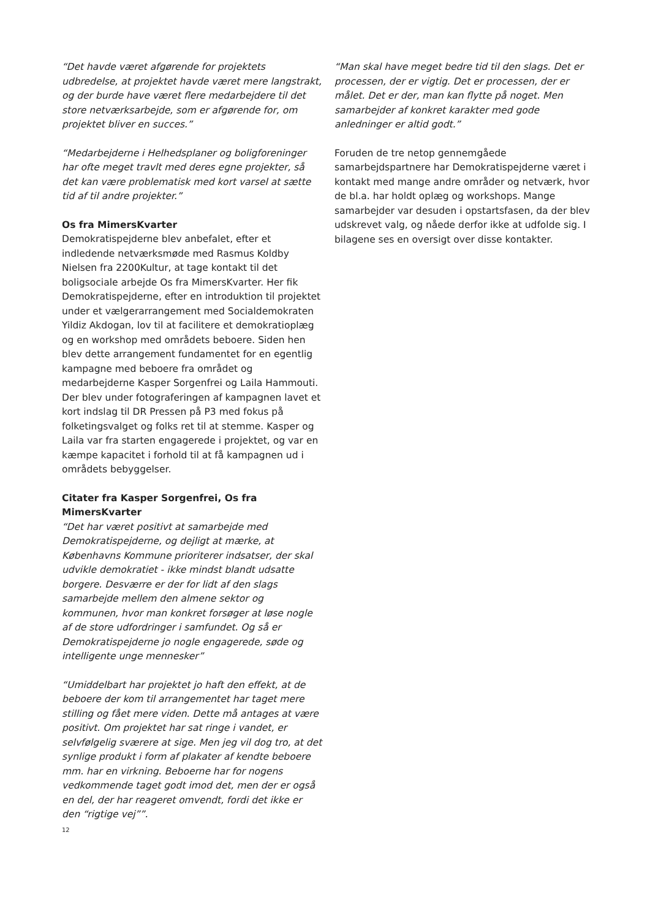“Det havde været afgørende for projektets udbredelse, at projektet havde været mere langstrakt, og der burde have været flere medarbejdere til det store netværksarbejde, som er afgørende for, om projektet bliver en succes.”
“Medarbejderne i Helhedsplaner og boligforeninger har ofte meget travlt med deres egne projekter, så det kan være problematisk med kort varsel at sætte tid af til andre projekter.”
Os fra MimersKvarter
Demokratispejderne blev anbefalet, efter et indledende netværksmøde med Rasmus Koldby Nielsen fra 2200Kultur, at tage kontakt til det boligsociale arbejde Os fra MimersKvarter. Her fik Demokratispejderne, efter en introduktion til projektet under et vælgerarrangement med Socialdemokraten Yildiz Akdogan, lov til at facilitere et demokratioplæg og en workshop med områdets beboere. Siden hen blev dette arrangement fundamentet for en egentlig kampagne med beboere fra området og medarbejderne Kasper Sorgenfrei og Laila Hammouti. Der blev under fotograferingen af kampagnen lavet et kort indslag til DR Pressen på P3 med fokus på folketingsvalget og folks ret til at stemme. Kasper og Laila var fra starten engagerede i projektet, og var en kæmpe kapacitet i forhold til at få kampagnen ud i områdets bebyggelser.
Citater fra Kasper Sorgenfrei, Os fra MimersKvarter
“Det har været positivt at samarbejde med Demokratispejderne, og dejligt at mærke, at Københavns Kommune prioriterer indsatser, der skal udvikle demokratiet - ikke mindst blandt udsatte borgere. Desværre er der for lidt af den slags samarbejde mellem den almene sektor og kommunen, hvor man konkret forsøger at løse nogle af de store udfordringer i samfundet. Og så er Demokratispejderne jo nogle engagerede, søde og intelligente unge mennesker”
“Umiddelbart har projektet jo haft den effekt, at de beboere der kom til arrangementet har taget mere stilling og fået mere viden. Dette må antages at være positivt. Om projektet har sat ringe i vandet, er selvfølgelig sværere at sige. Men jeg vil dog tro, at det synlige produkt i form af plakater af kendte beboere mm. har en virkning. Beboerne har for nogens vedkommende taget godt imod det, men der er også en del, der har reageret omvendt, fordi det ikke er den “rigtige vej””.
“Man skal have meget bedre tid til den slags. Det er processen, der er vigtig. Det er processen, der er målet. Det er der, man kan flytte på noget. Men samarbejder af konkret karakter med gode anledninger er altid godt.”
Foruden de tre netop gennemgåede samarbejdspartnere har Demokratispejderne været i kontakt med mange andre områder og netværk, hvor de bl.a. har holdt oplæg og workshops. Mange samarbejder var desuden i opstartsfasen, da der blev udskrevet valg, og nåede derfor ikke at udfolde sig. I bilagene ses en oversigt over disse kontakter.
12